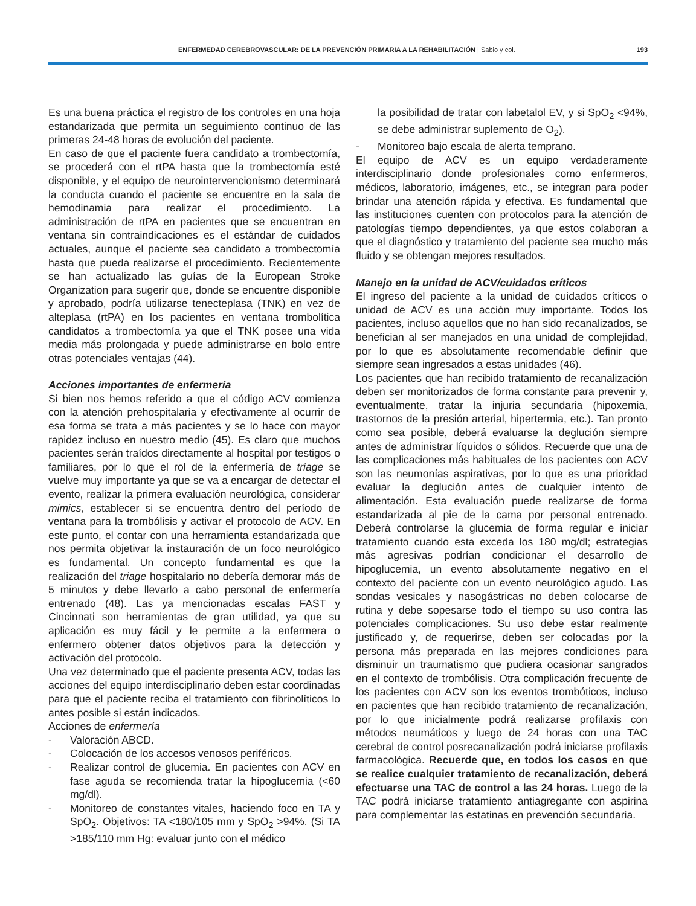ENFERMEDAD CEREBROVASCULAR: DE LA PREVENCIÓN PRIMARIA A LA REHABILITACIÓN | Sabio y col.
193
Es una buena práctica el registro de los controles en una hoja estandarizada que permita un seguimiento continuo de las primeras 24-48 horas de evolución del paciente.
En caso de que el paciente fuera candidato a trombectomía, se procederá con el rtPA hasta que la trombectomía esté disponible, y el equipo de neurointervencionismo determinará la conducta cuando el paciente se encuentre en la sala de hemodinamia para realizar el procedimiento. La administración de rtPA en pacientes que se encuentran en ventana sin contraindicaciones es el estándar de cuidados actuales, aunque el paciente sea candidato a trombectomía hasta que pueda realizarse el procedimiento. Recientemente se han actualizado las guías de la European Stroke Organization para sugerir que, donde se encuentre disponible y aprobado, podría utilizarse tenecteplasa (TNK) en vez de alteplasa (rtPA) en los pacientes en ventana trombolítica candidatos a trombectomía ya que el TNK posee una vida media más prolongada y puede administrarse en bolo entre otras potenciales ventajas (44).
Acciones importantes de enfermería
Si bien nos hemos referido a que el código ACV comienza con la atención prehospitalaria y efectivamente al ocurrir de esa forma se trata a más pacientes y se lo hace con mayor rapidez incluso en nuestro medio (45). Es claro que muchos pacientes serán traídos directamente al hospital por testigos o familiares, por lo que el rol de la enfermería de triage se vuelve muy importante ya que se va a encargar de detectar el evento, realizar la primera evaluación neurológica, considerar mimics, establecer si se encuentra dentro del período de ventana para la trombólisis y activar el protocolo de ACV. En este punto, el contar con una herramienta estandarizada que nos permita objetivar la instauración de un foco neurológico es fundamental. Un concepto fundamental es que la realización del triage hospitalario no debería demorar más de 5 minutos y debe llevarlo a cabo personal de enfermería entrenado (48). Las ya mencionadas escalas FAST y Cincinnati son herramientas de gran utilidad, ya que su aplicación es muy fácil y le permite a la enfermera o enfermero obtener datos objetivos para la detección y activación del protocolo.
Una vez determinado que el paciente presenta ACV, todas las acciones del equipo interdisciplinario deben estar coordinadas para que el paciente reciba el tratamiento con fibrinolíticos lo antes posible si están indicados.
Acciones de enfermería
- Valoración ABCD.
- Colocación de los accesos venosos periféricos.
- Realizar control de glucemia. En pacientes con ACV en fase aguda se recomienda tratar la hipoglucemia (<60 mg/dl).
- Monitoreo de constantes vitales, haciendo foco en TA y SpO<sub>2</sub>. Objetivos: TA <180/105 mm y SpO<sub>2</sub> >94%. (Si TA >185/110 mm Hg: evaluar junto con el médico
la posibilidad de tratar con labetalol EV, y si SpO<sub>2</sub> <94%, se debe administrar suplemento de O<sub>2</sub>).
- Monitoreo bajo escala de alerta temprano.
El equipo de ACV es un equipo verdaderamente interdisciplinario donde profesionales como enfermeros, médicos, laboratorio, imágenes, etc., se integran para poder brindar una atención rápida y efectiva. Es fundamental que las instituciones cuenten con protocolos para la atención de patologías tiempo dependientes, ya que estos colaboran a que el diagnóstico y tratamiento del paciente sea mucho más fluido y se obtengan mejores resultados.
Manejo en la unidad de ACV/cuidados críticos
El ingreso del paciente a la unidad de cuidados críticos o unidad de ACV es una acción muy importante. Todos los pacientes, incluso aquellos que no han sido recanalizados, se benefician al ser manejados en una unidad de complejidad, por lo que es absolutamente recomendable definir que siempre sean ingresados a estas unidades (46).
Los pacientes que han recibido tratamiento de recanalización deben ser monitorizados de forma constante para prevenir y, eventualmente, tratar la injuria secundaria (hipoxemia, trastornos de la presión arterial, hipertermia, etc.). Tan pronto como sea posible, deberá evaluarse la deglución siempre antes de administrar líquidos o sólidos. Recuerde que una de las complicaciones más habituales de los pacientes con ACV son las neumonías aspirativas, por lo que es una prioridad evaluar la deglución antes de cualquier intento de alimentación. Esta evaluación puede realizarse de forma estandarizada al pie de la cama por personal entrenado. Deberá controlarse la glucemia de forma regular e iniciar tratamiento cuando esta exceda los 180 mg/dl; estrategias más agresivas podrían condicionar el desarrollo de hipoglucemia, un evento absolutamente negativo en el contexto del paciente con un evento neurológico agudo. Las sondas vesicales y nasogástricas no deben colocarse de rutina y debe sopesarse todo el tiempo su uso contra las potenciales complicaciones. Su uso debe estar realmente justificado y, de requerirse, deben ser colocadas por la persona más preparada en las mejores condiciones para disminuir un traumatismo que pudiera ocasionar sangrados en el contexto de trombólisis. Otra complicación frecuente de los pacientes con ACV son los eventos trombóticos, incluso en pacientes que han recibido tratamiento de recanalización, por lo que inicialmente podrá realizarse profilaxis con métodos neumáticos y luego de 24 horas con una TAC cerebral de control posrecanalización podrá iniciarse profilaxis farmacológica. Recuerde que, en todos los casos en que se realice cualquier tratamiento de recanalización, deberá efectuarse una TAC de control a las 24 horas. Luego de la TAC podrá iniciarse tratamiento antiagregante con aspirina para complementar las estatinas en prevención secundaria.